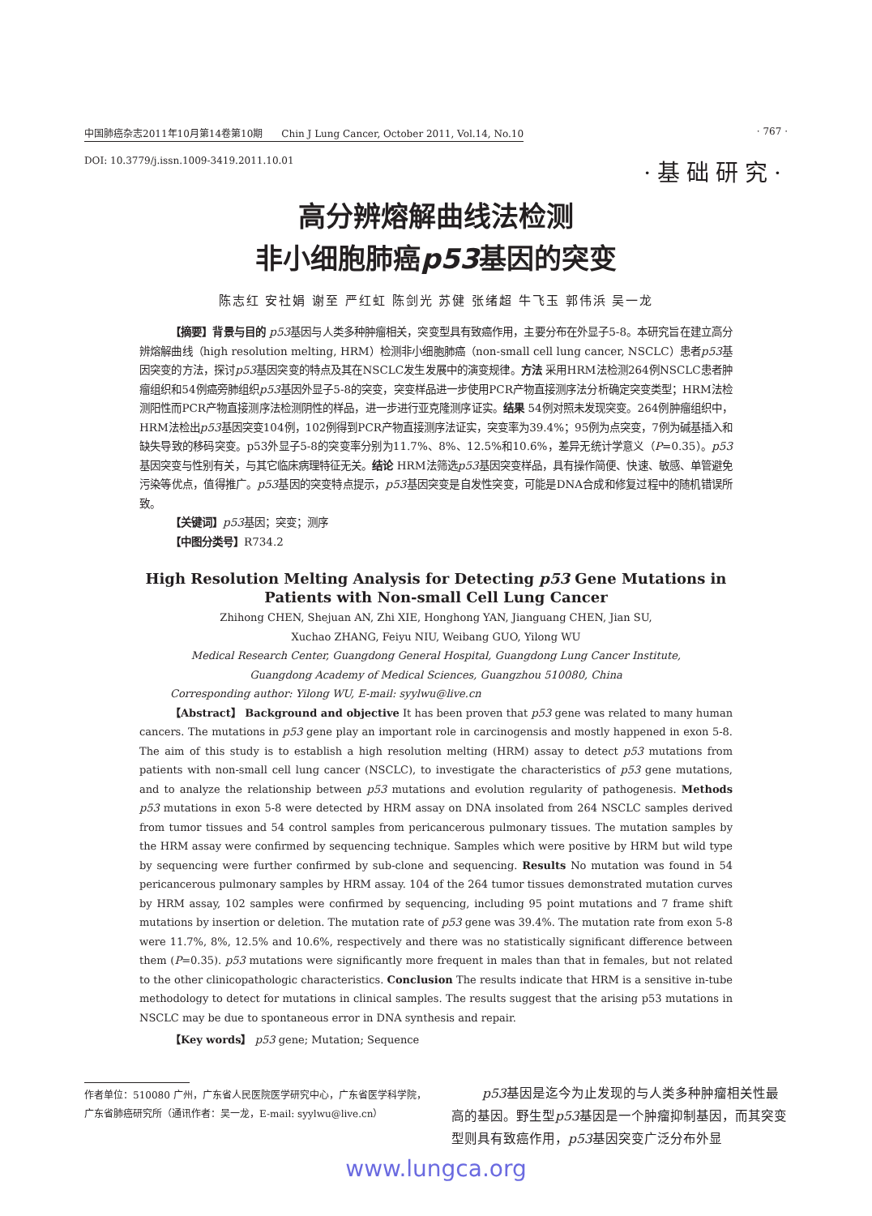中国肺癌杂志2011年10月第14卷第10期 Chin J Lung Cancer, October 2011, Vol.14, No.10 · 767 ·
DOI: 10.3779/j.issn.1009-3419.2011.10.01 ·基础研究·
高分辨熔解曲线法检测
非小细胞肺癌p53基因的突变
陈志红 安社娟 谢至 严红虹 陈剑光 苏健 张绪超 牛飞玉 郭伟浜 吴一龙
【摘要】背景与目的 p53基因与人类多种肿瘤相关，突变型具有致癌作用，主要分布在外显子5-8。本研究旨在建立高分辨熔解曲线（high resolution melting, HRM）检测非小细胞肺癌（non-small cell lung cancer, NSCLC）患者p53基因突变的方法，探讨p53基因突变的特点及其在NSCLC发生发展中的演变规律。方法 采用HRM法检测264例NSCLC患者肿瘤组织和54例癌旁肺组织p53基因外显子5-8的突变，突变样品进一步使用PCR产物直接测序法分析确定突变类型；HRM法检测阳性而PCR产物直接测序法检测阴性的样品，进一步进行亚克隆测序证实。结果 54例对照未发现突变。264例肿瘤组织中，HRM法检出p53基因突变104例，102例得到PCR产物直接测序法证实，突变率为39.4%；95例为点突变，7例为碱基插入和缺失导致的移码突变。p53外显子5-8的突变率分别为11.7%、8%、12.5%和10.6%，差异无统计学意义（P=0.35）。p53基因突变与性别有关，与其它临床病理特征无关。结论 HRM法筛选p53基因突变样品，具有操作简便、快速、敏感、单管避免污染等优点，值得推广。p53基因的突变特点提示，p53基因突变是自发性突变，可能是DNA合成和修复过程中的随机错误所致。
【关键词】p53基因；突变；测序
【中图分类号】R734.2
High Resolution Melting Analysis for Detecting p53 Gene Mutations in Patients with Non-small Cell Lung Cancer
Zhihong CHEN, Shejuan AN, Zhi XIE, Honghong YAN, Jianguang CHEN, Jian SU,
Xuchao ZHANG, Feiyu NIU, Weibang GUO, Yilong WU
Medical Research Center, Guangdong General Hospital, Guangdong Lung Cancer Institute,
Guangdong Academy of Medical Sciences, Guangzhou 510080, China
Corresponding author: Yilong WU, E-mail: syylwu@live.cn
【Abstract】 Background and objective It has been proven that p53 gene was related to many human cancers. The mutations in p53 gene play an important role in carcinogensis and mostly happened in exon 5-8. The aim of this study is to establish a high resolution melting (HRM) assay to detect p53 mutations from patients with non-small cell lung cancer (NSCLC), to investigate the characteristics of p53 gene mutations, and to analyze the relationship between p53 mutations and evolution regularity of pathogenesis. Methods p53 mutations in exon 5-8 were detected by HRM assay on DNA insolated from 264 NSCLC samples derived from tumor tissues and 54 control samples from pericancerous pulmonary tissues. The mutation samples by the HRM assay were confirmed by sequencing technique. Samples which were positive by HRM but wild type by sequencing were further confirmed by sub-clone and sequencing. Results No mutation was found in 54 pericancerous pulmonary samples by HRM assay. 104 of the 264 tumor tissues demonstrated mutation curves by HRM assay, 102 samples were confirmed by sequencing, including 95 point mutations and 7 frame shift mutations by insertion or deletion. The mutation rate of p53 gene was 39.4%. The mutation rate from exon 5-8 were 11.7%, 8%, 12.5% and 10.6%, respectively and there was no statistically significant difference between them (P=0.35). p53 mutations were significantly more frequent in males than that in females, but not related to the other clinicopathologic characteristics. Conclusion The results indicate that HRM is a sensitive in-tube methodology to detect for mutations in clinical samples. The results suggest that the arising p53 mutations in NSCLC may be due to spontaneous error in DNA synthesis and repair.
【Key words】 p53 gene; Mutation; Sequence
作者单位：510080 广州，广东省人民医院医学研究中心，广东省医学科学院，广东省肺癌研究所（通讯作者：吴一龙，E-mail: syylwu@live.cn）
p53基因是迄今为止发现的与人类多种肿瘤相关性最高的基因。野生型p53基因是一个肿瘤抑制基因，而其突变型则具有致癌作用，p53基因突变广泛分布外显
www.lungca.org